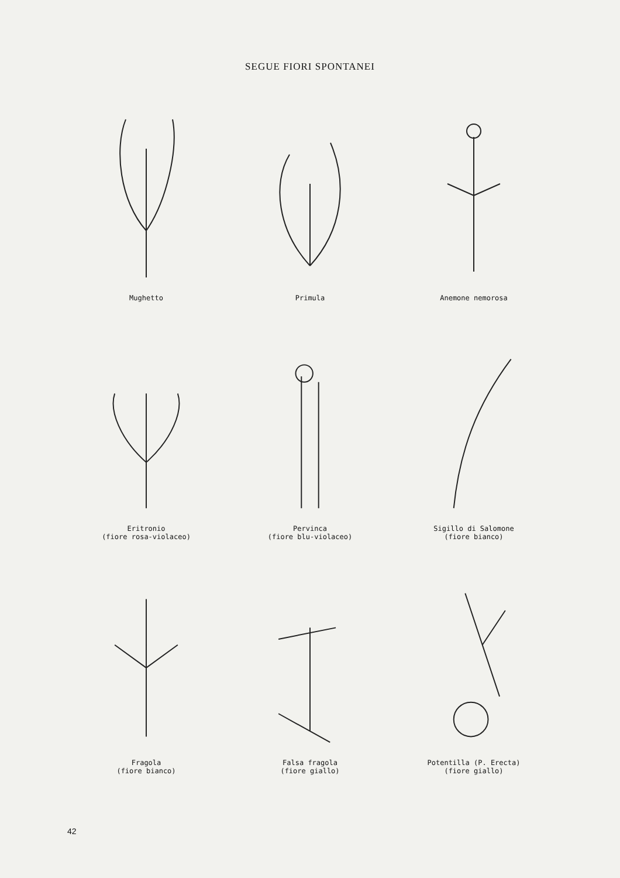SEGUE FIORI SPONTANEI
Mughetto
Primula
Anemone nemorosa
Eritronio
(fiore rosa-violaceo)
Pervinca
(fiore blu-violaceo)
Sigillo di Salomone
(fiore bianco)
Fragola
(fiore bianco)
Falsa fragola
(fiore giallo)
Potentilla (P. Erecta)
(fiore giallo)
42